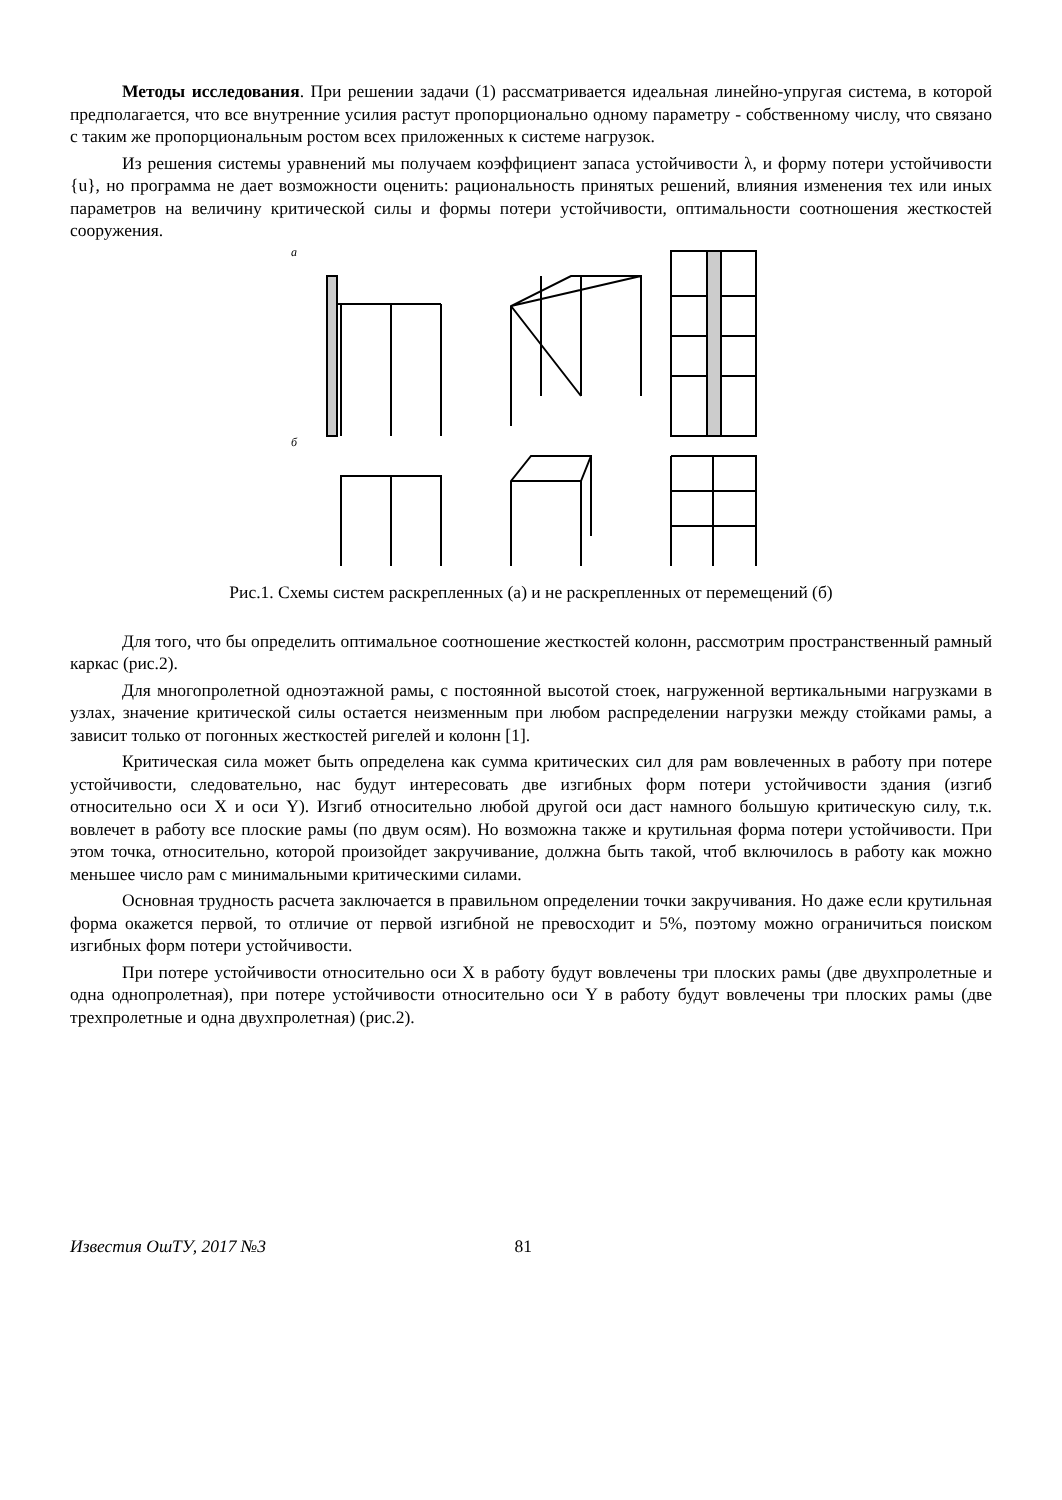Методы исследования. При решении задачи (1) рассматривается идеальная линейно-упругая система, в которой предполагается, что все внутренние усилия растут пропорционально одному параметру - собственному числу, что связано с таким же пропорциональным ростом всех приложенных к системе нагрузок.
Из решения системы уравнений мы получаем коэффициент запаса устойчивости λ, и форму потери устойчивости {u}, но программа не дает возможности оценить: рациональность принятых решений, влияния изменения тех или иных параметров на величину критической силы и формы потери устойчивости, оптимальности соотношения жесткостей сооружения.
а
б
Рис.1. Схемы систем раскрепленных (а) и не раскрепленных от перемещений (б)
Для того, что бы определить оптимальное соотношение жесткостей колонн, рассмотрим пространственный рамный каркас (рис.2).
Для многопролетной одноэтажной рамы, с постоянной высотой стоек, нагруженной вертикальными нагрузками в узлах, значение критической силы остается неизменным при любом распределении нагрузки между стойками рамы, а зависит только от погонных жесткостей ригелей и колонн [1].
Критическая сила может быть определена как сумма критических сил для рам вовлеченных в работу при потере устойчивости, следовательно, нас будут интересовать две изгибных форм потери устойчивости здания (изгиб относительно оси X и оси Y). Изгиб относительно любой другой оси даст намного большую критическую силу, т.к. вовлечет в работу все плоские рамы (по двум осям). Но возможна также и крутильная форма потери устойчивости. При этом точка, относительно, которой произойдет закручивание, должна быть такой, чтоб включилось в работу как можно меньшее число рам с минимальными критическими силами.
Основная трудность расчета заключается в правильном определении точки закручивания. Но даже если крутильная форма окажется первой, то отличие от первой изгибной не превосходит и 5%, поэтому можно ограничиться поиском изгибных форм потери устойчивости.
При потере устойчивости относительно оси X в работу будут вовлечены три плоских рамы (две двухпролетные и одна однопролетная), при потере устойчивости относительно оси Y в работу будут вовлечены три плоских рамы (две трехпролетные и одна двухпролетная) (рис.2).
Известия ОшТУ, 2017 №3 81